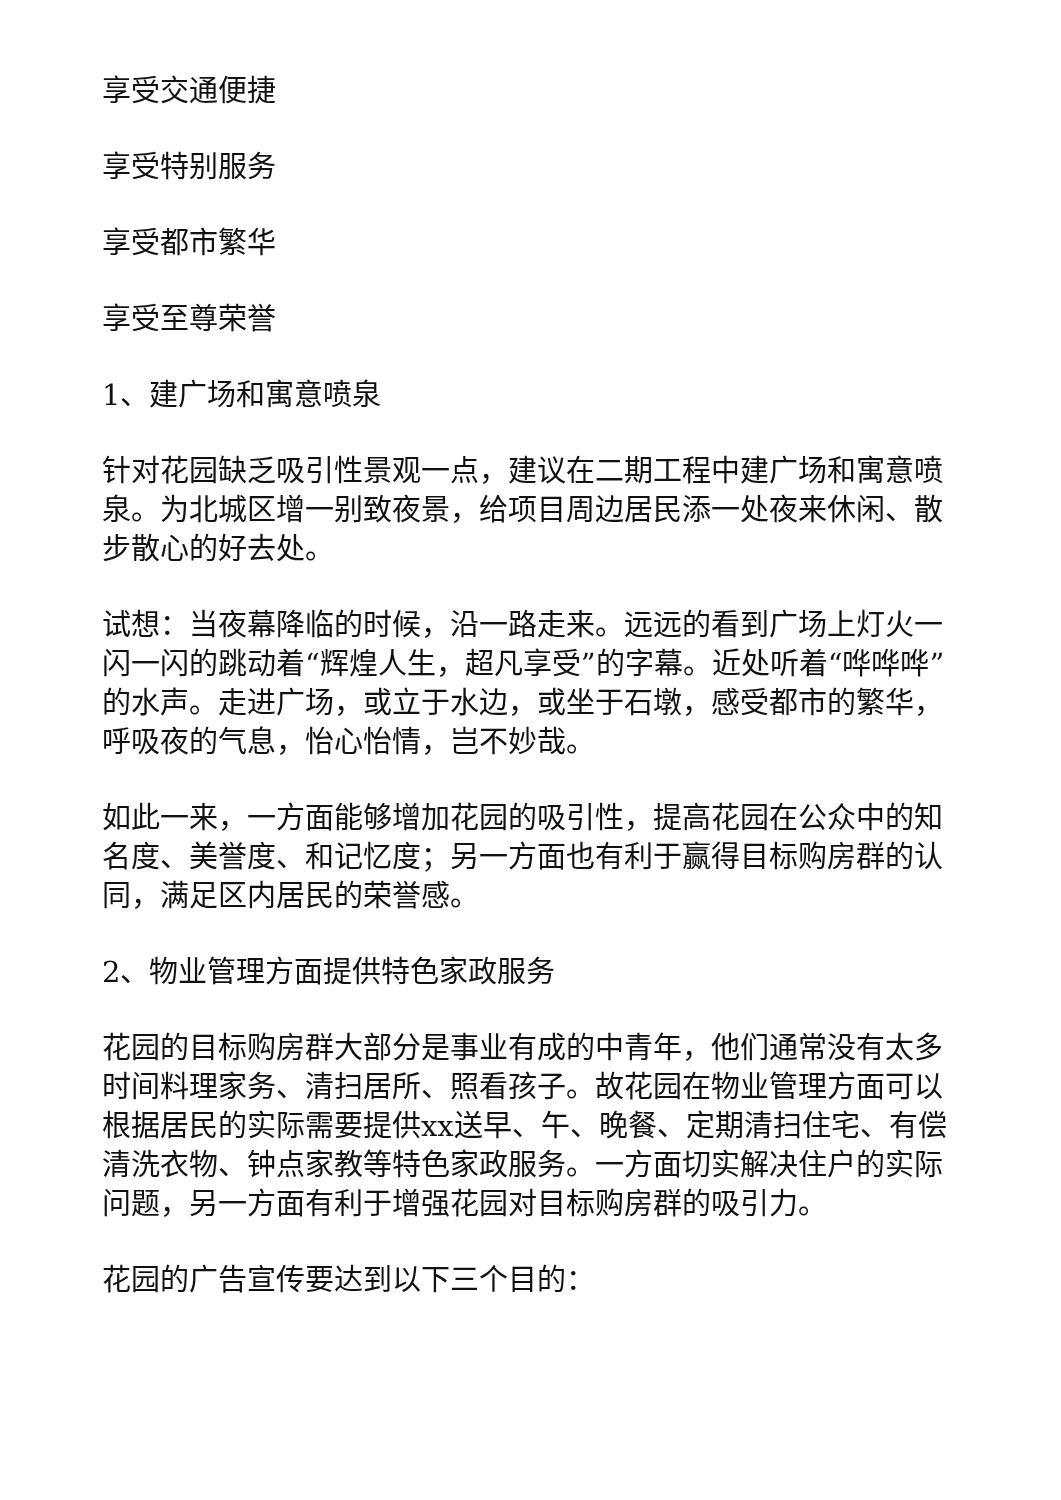享受交通便捷
享受特别服务
享受都市繁华
享受至尊荣誉
1、建广场和寓意喷泉
针对花园缺乏吸引性景观一点，建议在二期工程中建广场和寓意喷泉。为北城区增一别致夜景，给项目周边居民添一处夜来休闲、散步散心的好去处。
试想：当夜幕降临的时候，沿一路走来。远远的看到广场上灯火一闪一闪的跳动着“辉煌人生，超凡享受”的字幕。近处听着“哗哗哗”的水声。走进广场，或立于水边，或坐于石墩，感受都市的繁华，呼吸夜的气息，怡心怡情，岂不妙哉。
如此一来，一方面能够增加花园的吸引性，提高花园在公众中的知名度、美誉度、和记忆度；另一方面也有利于赢得目标购房群的认同，满足区内居民的荣誉感。
2、物业管理方面提供特色家政服务
花园的目标购房群大部分是事业有成的中青年，他们通常没有太多时间料理家务、清扫居所、照看孩子。故花园在物业管理方面可以根据居民的实际需要提供xx送早、午、晚餐、定期清扫住宅、有偿清洗衣物、钟点家教等特色家政服务。一方面切实解决住户的实际问题，另一方面有利于增强花园对目标购房群的吸引力。
花园的广告宣传要达到以下三个目的：